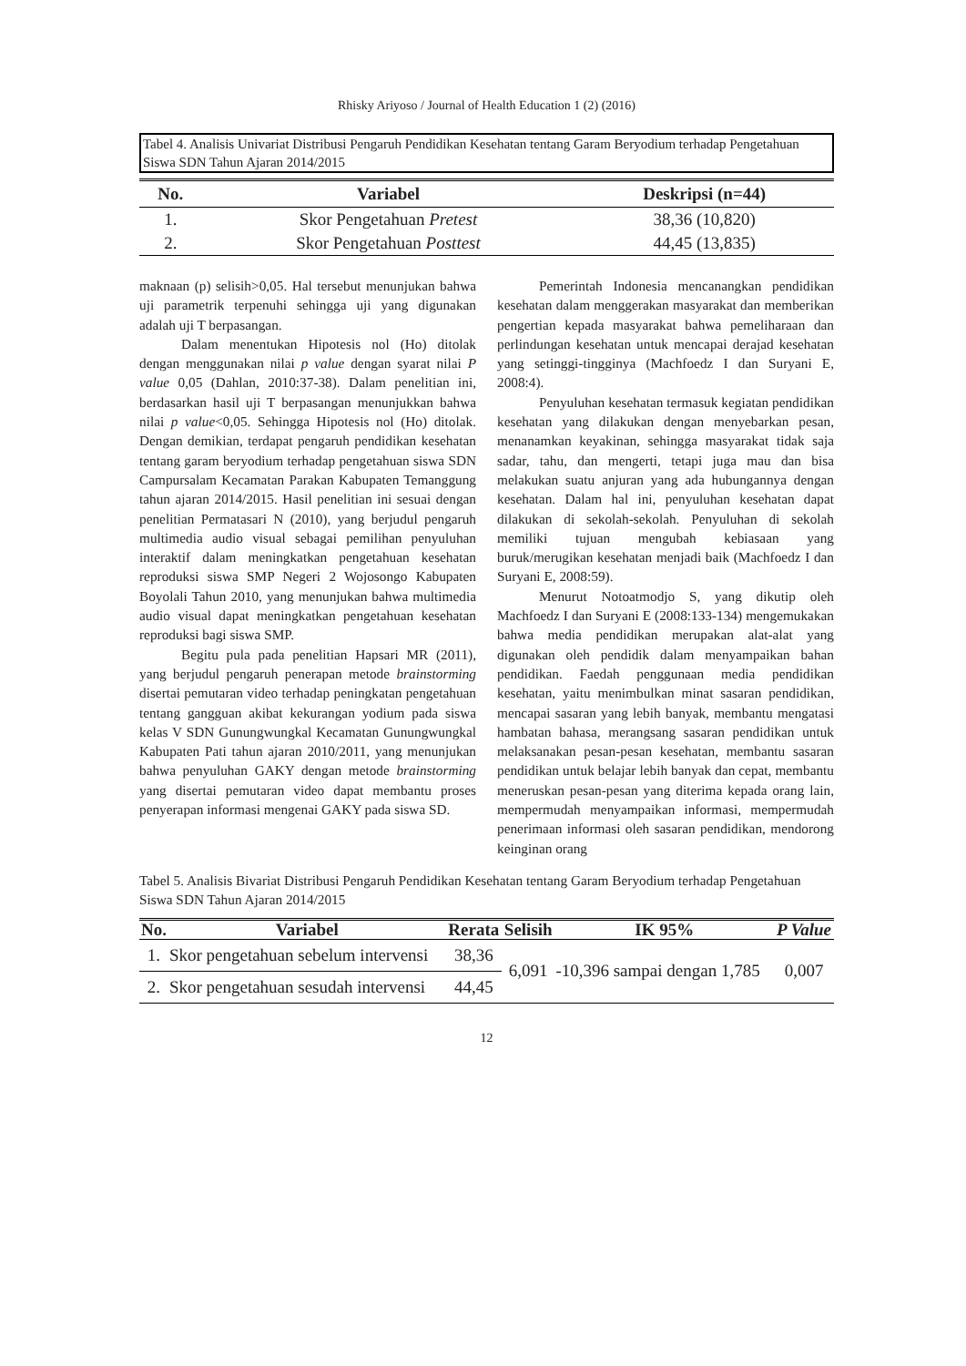Rhisky Ariyoso / Journal of Health Education 1 (2) (2016)
Tabel 4. Analisis Univariat Distribusi Pengaruh Pendidikan Kesehatan tentang Garam Beryodium terhadap Pengetahuan Siswa SDN Tahun Ajaran 2014/2015
| No. | Variabel | Deskripsi (n=44) |
| --- | --- | --- |
| 1. | Skor Pengetahuan Pretest | 38,36 (10,820) |
| 2. | Skor Pengetahuan Posttest | 44,45 (13,835) |
maknaan (p) selisih>0,05. Hal tersebut menunjukan bahwa uji parametrik terpenuhi sehingga uji yang digunakan adalah uji T berpasangan.
Dalam menentukan Hipotesis nol (Ho) ditolak dengan menggunakan nilai p value dengan syarat nilai P value 0,05 (Dahlan, 2010:37-38). Dalam penelitian ini, berdasarkan hasil uji T berpasangan menunjukkan bahwa nilai p value<0,05. Sehingga Hipotesis nol (Ho) ditolak. Dengan demikian, terdapat pengaruh pendidikan kesehatan tentang garam beryodium terhadap pengetahuan siswa SDN Campursalam Kecamatan Parakan Kabupaten Temanggung tahun ajaran 2014/2015. Hasil penelitian ini sesuai dengan penelitian Permatasari N (2010), yang berjudul pengaruh multimedia audio visual sebagai pemilihan penyuluhan interaktif dalam meningkatkan pengetahuan kesehatan reproduksi siswa SMP Negeri 2 Wojosongo Kabupaten Boyolali Tahun 2010, yang menunjukan bahwa multimedia audio visual dapat meningkatkan pengetahuan kesehatan reproduksi bagi siswa SMP.
Begitu pula pada penelitian Hapsari MR (2011), yang berjudul pengaruh penerapan metode brainstorming disertai pemutaran video terhadap peningkatan pengetahuan tentang gangguan akibat kekurangan yodium pada siswa kelas V SDN Gunungwungkal Kecamatan Gunungwungkal Kabupaten Pati tahun ajaran 2010/2011, yang menunjukan bahwa penyuluhan GAKY dengan metode brainstorming yang disertai pemutaran video dapat membantu proses penyerapan informasi mengenai GAKY pada siswa SD.
Pemerintah Indonesia mencanangkan pendidikan kesehatan dalam menggerakan masyarakat dan memberikan pengertian kepada masyarakat bahwa pemeliharaan dan perlindungan kesehatan untuk mencapai derajad kesehatan yang setinggi-tingginya (Machfoedz I dan Suryani E, 2008:4).
Penyuluhan kesehatan termasuk kegiatan pendidikan kesehatan yang dilakukan dengan menyebarkan pesan, menanamkan keyakinan, sehingga masyarakat tidak saja sadar, tahu, dan mengerti, tetapi juga mau dan bisa melakukan suatu anjuran yang ada hubungannya dengan kesehatan. Dalam hal ini, penyuluhan kesehatan dapat dilakukan di sekolah-sekolah. Penyuluhan di sekolah memiliki tujuan mengubah kebiasaan yang buruk/merugikan kesehatan menjadi baik (Machfoedz I dan Suryani E, 2008:59).
Menurut Notoatmodjo S, yang dikutip oleh Machfoedz I dan Suryani E (2008:133-134) mengemukakan bahwa media pendidikan merupakan alat-alat yang digunakan oleh pendidik dalam menyampaikan bahan pendidikan. Faedah penggunaan media pendidikan kesehatan, yaitu menimbulkan minat sasaran pendidikan, mencapai sasaran yang lebih banyak, membantu mengatasi hambatan bahasa, merangsang sasaran pendidikan untuk melaksanakan pesan-pesan kesehatan, membantu sasaran pendidikan untuk belajar lebih banyak dan cepat, membantu meneruskan pesan-pesan yang diterima kepada orang lain, mempermudah menyampaikan informasi, mempermudah penerimaan informasi oleh sasaran pendidikan, mendorong keinginan orang
Tabel 5. Analisis Bivariat Distribusi Pengaruh Pendidikan Kesehatan tentang Garam Beryodium terhadap Pengetahuan Siswa SDN Tahun Ajaran 2014/2015
| No. | Variabel | Rerata | Selisih | IK 95% | P Value |
| --- | --- | --- | --- | --- | --- |
| 1. | Skor pengetahuan sebelum intervensi | 38,36 | 6,091 | -10,396 sampai dengan 1,785 | 0,007 |
| 2. | Skor pengetahuan sesudah intervensi | 44,45 | | | |
12